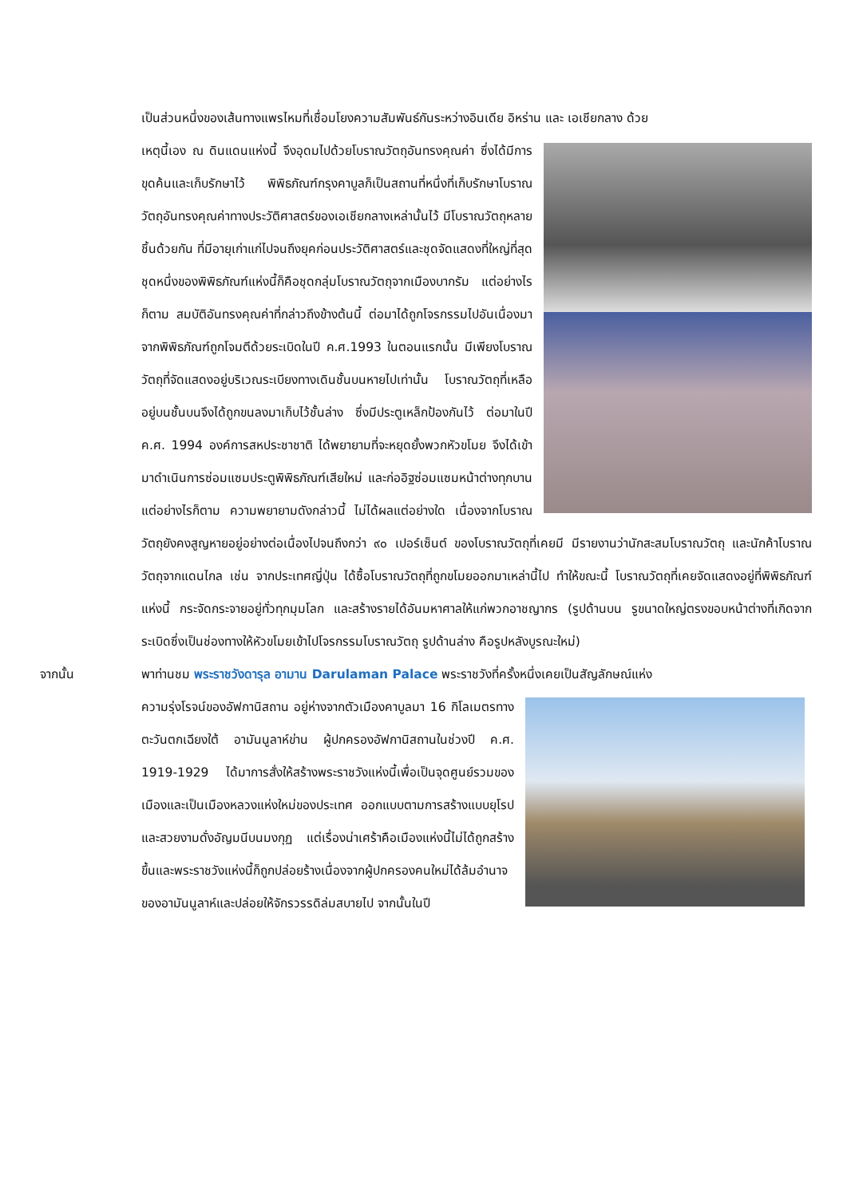เป็นส่วนหนึ่งของเส้นทางแพรไหมที่เชื่อมโยงความสัมพันธ์กันระหว่างอินเดีย อิหร่าน และ เอเชียกลาง ด้วย
เหตุนี้เอง ณ ดินแดนแห่งนี้ จึงอุดมไปด้วยโบราณวัตถุอันทรงคุณค่า ซึ่งได้มีการขุดค้นและเก็บรักษาไว้ พิพิธภัณฑ์กรุงคาบูลก็เป็นสถานที่หนึ่งที่เก็บรักษาโบราณวัตถุอันทรงคุณค่าทางประวัติศาสตร์ของเอเชียกลางเหล่านั้นไว้ มีโบราณวัตถุหลายชิ้นด้วยกัน ที่มีอายุเก่าแก่ไปจนถึงยุคก่อนประวัติศาสตร์และชุดจัดแสดงที่ใหญ่ที่สุดชุดหนึ่งของพิพิธภัณฑ์แห่งนี้ก็คือชุดกลุ่มโบราณวัตถุจากเมืองบากรัม แต่อย่างไรก็ตาม สมบัติอันทรงคุณค่าที่กล่าวถึงข้างต้นนี้ ต่อมาได้ถูกโจรกรรมไปอันเนื่องมาจากพิพิธภัณฑ์ถูกโจมตีด้วยระเบิดในปี ค.ศ.1993 ในตอนแรกนั้น มีเพียงโบราณวัตถุที่จัดแสดงอยู่บริเวณระเบียงทางเดินชั้นบนหายไปเท่านั้น โบราณวัตถุที่เหลืออยู่บนชั้นบนจึงได้ถูกขนลงมาเก็บไว้ชั้นล่าง ซึ่งมีประตูเหล็กป้องกันไว้ ต่อมาในปี ค.ศ. 1994 องค์การสหประชาชาติ ได้พยายามที่จะหยุดยั้งพวกหัวขโมย จึงได้เข้ามาดำเนินการซ่อมแซมประตูพิพิธภัณฑ์เสียใหม่ และก่ออิฐซ่อมแซมหน้าต่างทุกบาน แต่อย่างไรก็ตาม ความพยายามดังกล่าวนี้ ไม่ได้ผลแต่อย่างใด เนื่องจากโบราณวัตถุยังคงสูญหายอยู่อย่างต่อเนื่องไปจนถึงกว่า ๙๐ เปอร์เซ็นต์ ของโบราณวัตถุที่เคยมี มีรายงานว่านักสะสมโบราณวัตถุ และนักค้าโบราณวัตถุจากแดนไกล เช่น จากประเทศญี่ปุ่น ได้ซื้อโบราณวัตถุที่ถูกขโมยออกมาเหล่านี้ไป ทำให้ขณะนี้ โบราณวัตถุที่เคยจัดแสดงอยู่ที่พิพิธภัณฑ์แห่งนี้ กระจัดกระจายอยู่ทั่วทุกมุมโลก และสร้างรายได้อันมหาศาลให้แก่พวกอาชญากร (รูปด้านบน รูขนาดใหญ่ตรงขอบหน้าต่างที่เกิดจากระเบิดซึ่งเป็นช่องทางให้หัวขโมยเข้าไปโจรกรรมโบราณวัตถุ รูปด้านล่าง คือรูปหลังบูรณะใหม่)
จากนั้น
พาท่านชม พระราชวังดารุล อามาน Darulaman Palace พระราชวังที่ครั้งหนึ่งเคยเป็นสัญลักษณ์แห่ง
ความรุ่งโรจน์ของอัฟกานิสถาน อยู่ห่างจากตัวเมืองคาบูลมา 16 กิโลเมตรทางตะวันตกเฉียงใต้ อามันนูลาห์ข่าน ผู้ปกครองอัฟกานิสถานในช่วงปี ค.ศ. 1919-1929 ได้มาการสั่งให้สร้างพระราชวังแห่งนี้เพื่อเป็นจุดศูนย์รวมของเมืองและเป็นเมืองหลวงแห่งใหม่ของประเทศ ออกแบบตามการสร้างแบบยุโรปและสวยงามดั่งอัญมนีบนมงกุฏ แต่เรื่องน่าเศร้าคือเมืองแห่งนี้ไม่ได้ถูกสร้างขึ้นและพระราชวังแห่งนี้ก็ถูกปล่อยร้างเนื่องจากผู้ปกครองคนใหม่ได้ล้มอำนาจของอามันนูลาห์และปล่อยให้จักรวรรดิล่มสบายไป จากนั้นในปี